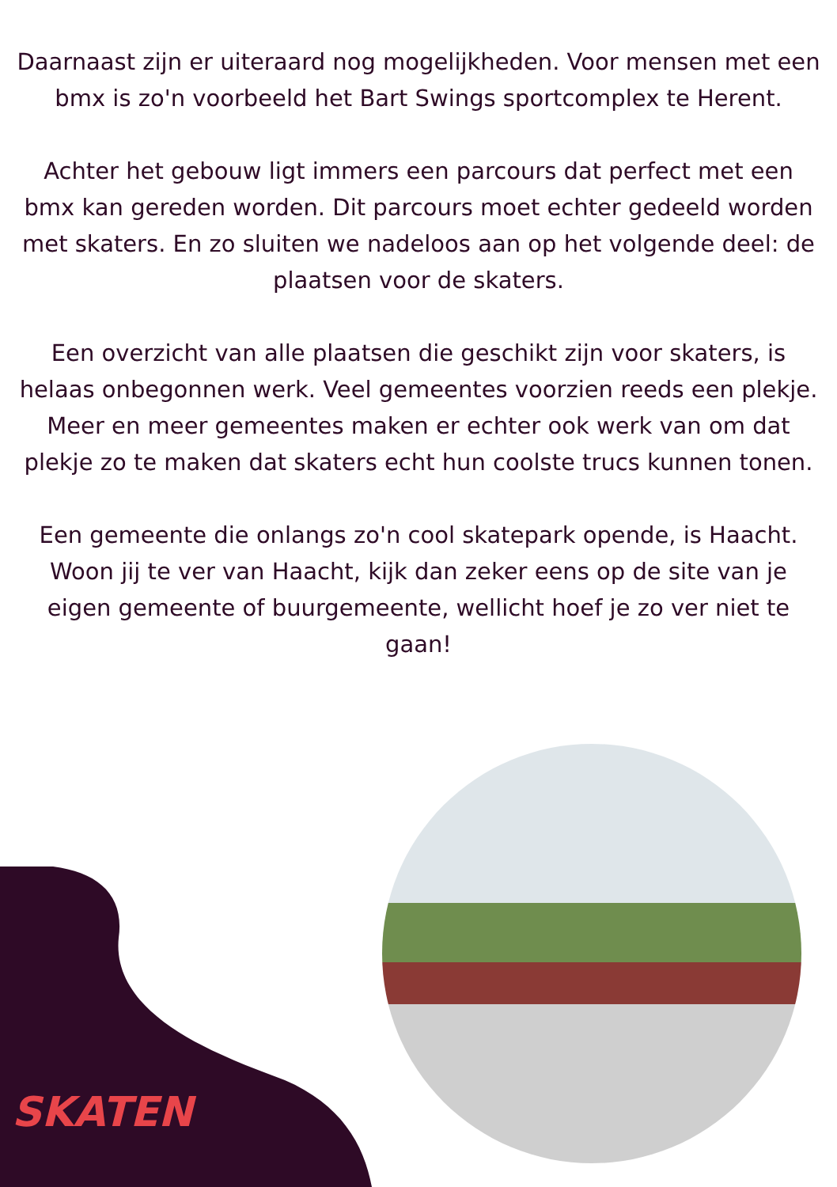Daarnaast zijn er uiteraard nog mogelijkheden. Voor mensen met een bmx is zo'n voorbeeld het Bart Swings sportcomplex te Herent.
Achter het gebouw ligt immers een parcours dat perfect met een bmx kan gereden worden. Dit parcours moet echter gedeeld worden met skaters. En zo sluiten we nadeloos aan op het volgende deel: de plaatsen voor de skaters.
Een overzicht van alle plaatsen die geschikt zijn voor skaters, is helaas onbegonnen werk. Veel gemeentes voorzien reeds een plekje. Meer en meer gemeentes maken er echter ook werk van om dat plekje zo te maken dat skaters echt hun coolste trucs kunnen tonen.
Een gemeente die onlangs zo'n cool skatepark opende, is Haacht. Woon jij te ver van Haacht, kijk dan zeker eens op de site van je eigen gemeente of buurgemeente, wellicht hoef je zo ver niet te gaan!
SKATEN